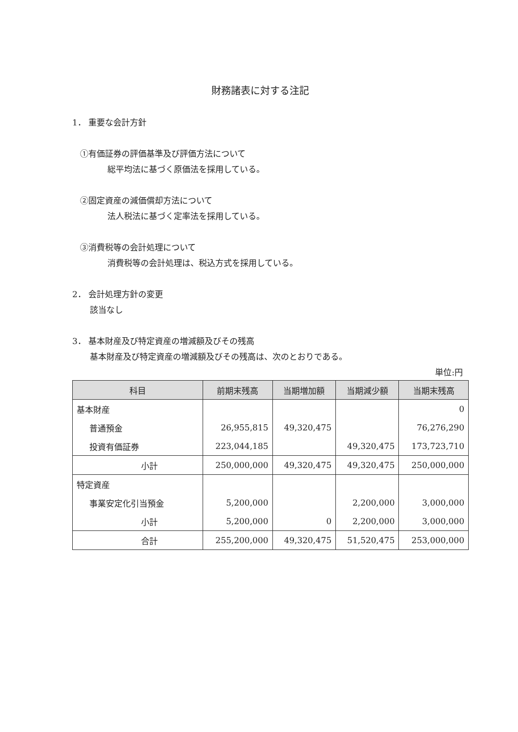財務諸表に対する注記
1． 重要な会計方針
①有価証券の評価基準及び評価方法について
総平均法に基づく原価法を採用している。
②固定資産の減価償却方法について
法人税法に基づく定率法を採用している。
③消費税等の会計処理について
消費税等の会計処理は、税込方式を採用している。
2． 会計処理方針の変更
該当なし
3． 基本財産及び特定資産の増減額及びその残高
基本財産及び特定資産の増減額及びその残高は、次のとおりである。
単位:円
| 科目 | 前期末残高 | 当期増加額 | 当期減少額 | 当期末残高 |
| --- | --- | --- | --- | --- |
| 基本財産 | | | | 0 |
| 普通預金 | 26,955,815 | 49,320,475 | | 76,276,290 |
| 投資有価証券 | 223,044,185 | | 49,320,475 | 173,723,710 |
| 小計 | 250,000,000 | 49,320,475 | 49,320,475 | 250,000,000 |
| 特定資産 | | | | |
| 事業安定化引当預金 | 5,200,000 | | 2,200,000 | 3,000,000 |
| 小計 | 5,200,000 | 0 | 2,200,000 | 3,000,000 |
| 合計 | 255,200,000 | 49,320,475 | 51,520,475 | 253,000,000 |